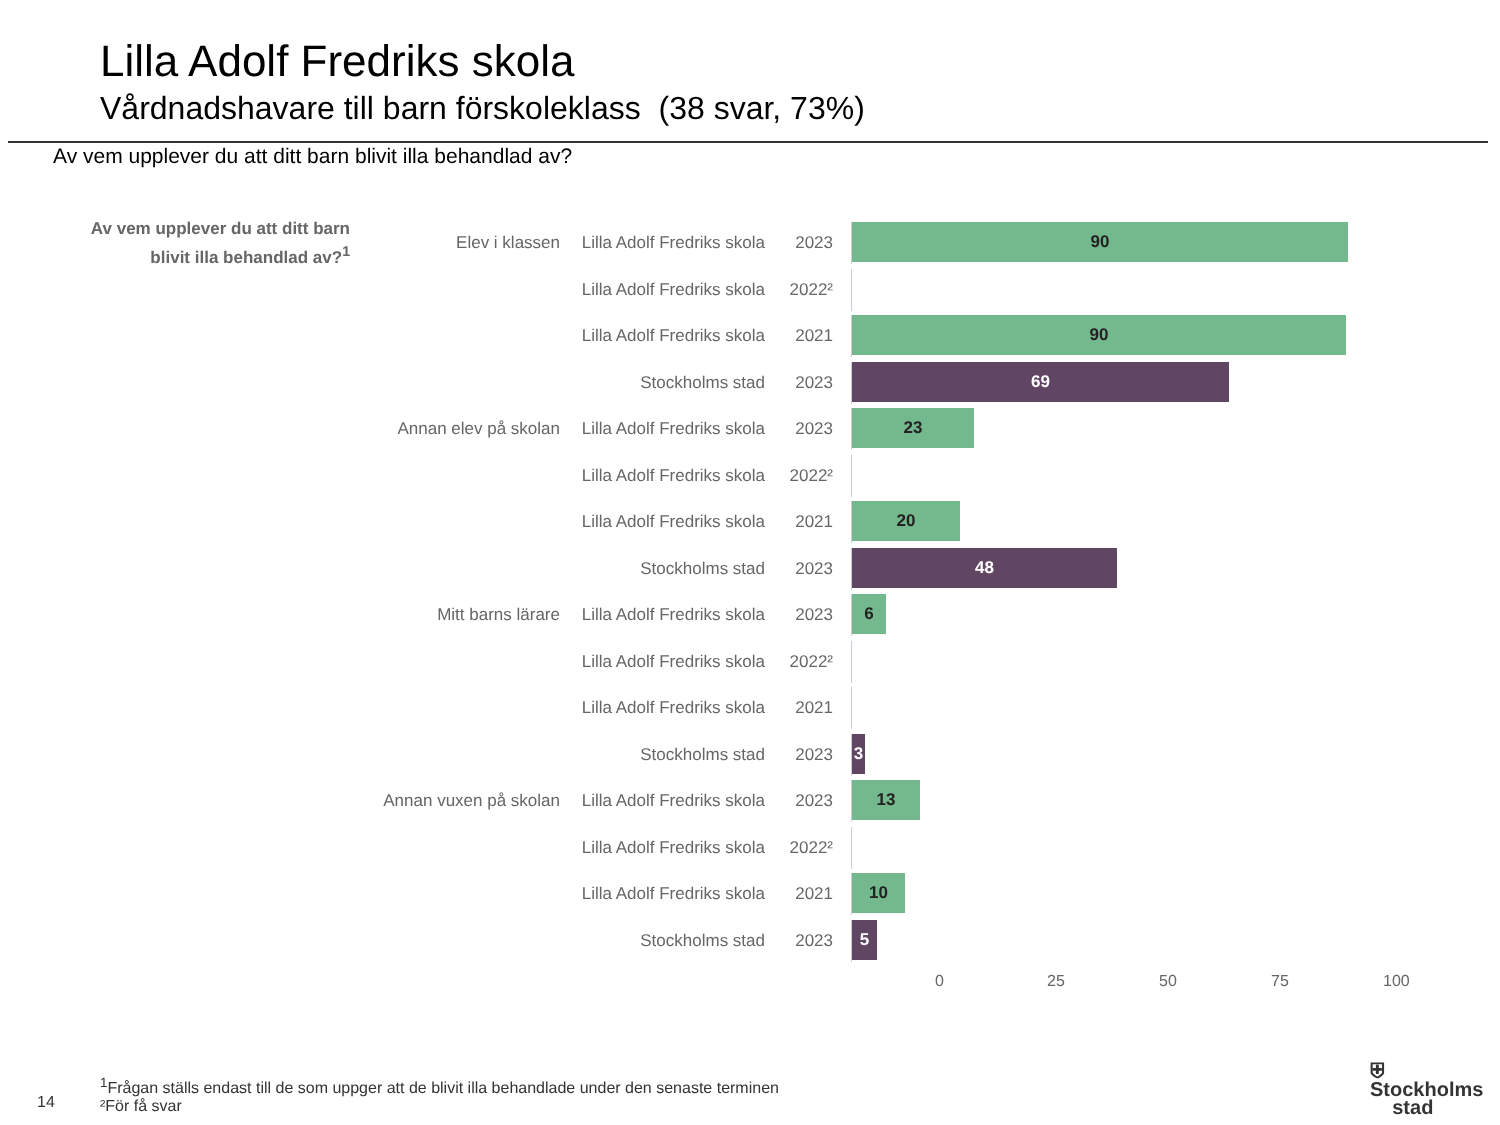Lilla Adolf Fredriks skola
Vårdnadshavare till barn förskoleklass (38 svar, 73%)
Av vem upplever du att ditt barn blivit illa behandlad av?
Av vem upplever du att ditt barn blivit illa behandlad av?<sup>1</sup>
Elev i klassen
Lilla Adolf Fredriks skola
2023
90
Lilla Adolf Fredriks skola
2022²
Lilla Adolf Fredriks skola
2021
90
Stockholms stad 2023
69
Annan elev på skolan
Lilla Adolf Fredriks skola
2023
23
Lilla Adolf Fredriks skola
2022²
Lilla Adolf Fredriks skola
2021
20
Stockholms stad 2023
48
Mitt barns lärare
Lilla Adolf Fredriks skola
2023
6
Lilla Adolf Fredriks skola
2022²
Lilla Adolf Fredriks skola
2021
Stockholms stad 2023
3
Annan vuxen på skolan
Lilla Adolf Fredriks skola
2023
13
Lilla Adolf Fredriks skola
2022²
Lilla Adolf Fredriks skola
2021
10
Stockholms stad 2023
5
0 25 50 75 100
<sup>1</sup> Frågan ställs endast till de som uppger att de blivit illa behandlade under den senaste terminen
²För få svar
14
⛨ Stockholms
stad